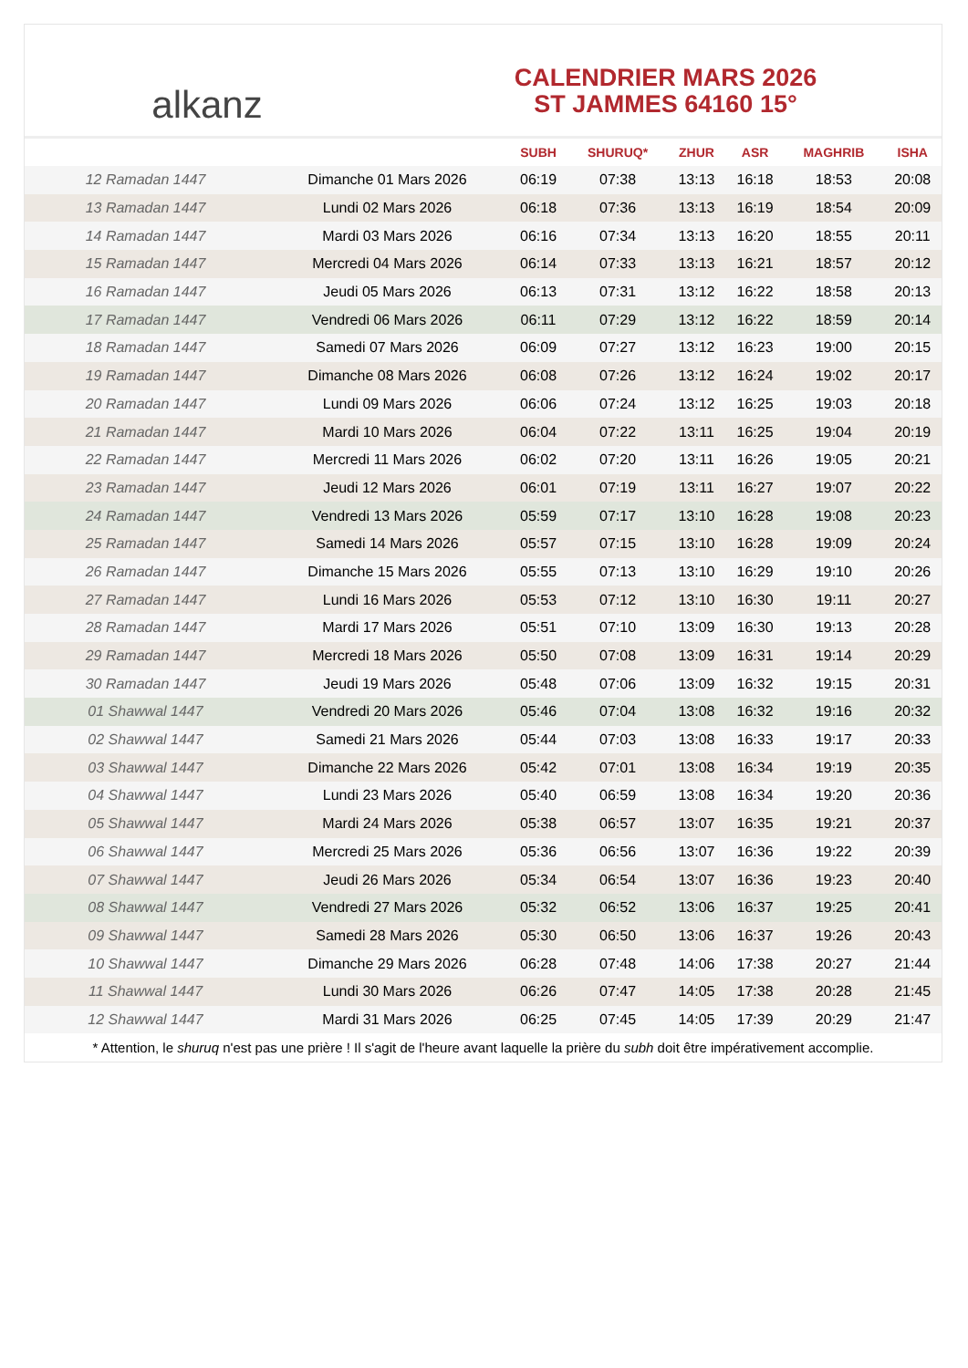alkanz
CALENDRIER MARS 2026
ST JAMMES 64160 15°
| | | SUBH | SHURUQ* | ZHUR | ASR | MAGHRIB | ISHA |
| --- | --- | --- | --- | --- | --- | --- | --- |
| 12 Ramadan 1447 | Dimanche 01 Mars 2026 | 06:19 | 07:38 | 13:13 | 16:18 | 18:53 | 20:08 |
| 13 Ramadan 1447 | Lundi 02 Mars 2026 | 06:18 | 07:36 | 13:13 | 16:19 | 18:54 | 20:09 |
| 14 Ramadan 1447 | Mardi 03 Mars 2026 | 06:16 | 07:34 | 13:13 | 16:20 | 18:55 | 20:11 |
| 15 Ramadan 1447 | Mercredi 04 Mars 2026 | 06:14 | 07:33 | 13:13 | 16:21 | 18:57 | 20:12 |
| 16 Ramadan 1447 | Jeudi 05 Mars 2026 | 06:13 | 07:31 | 13:12 | 16:22 | 18:58 | 20:13 |
| 17 Ramadan 1447 | Vendredi 06 Mars 2026 | 06:11 | 07:29 | 13:12 | 16:22 | 18:59 | 20:14 |
| 18 Ramadan 1447 | Samedi 07 Mars 2026 | 06:09 | 07:27 | 13:12 | 16:23 | 19:00 | 20:15 |
| 19 Ramadan 1447 | Dimanche 08 Mars 2026 | 06:08 | 07:26 | 13:12 | 16:24 | 19:02 | 20:17 |
| 20 Ramadan 1447 | Lundi 09 Mars 2026 | 06:06 | 07:24 | 13:12 | 16:25 | 19:03 | 20:18 |
| 21 Ramadan 1447 | Mardi 10 Mars 2026 | 06:04 | 07:22 | 13:11 | 16:25 | 19:04 | 20:19 |
| 22 Ramadan 1447 | Mercredi 11 Mars 2026 | 06:02 | 07:20 | 13:11 | 16:26 | 19:05 | 20:21 |
| 23 Ramadan 1447 | Jeudi 12 Mars 2026 | 06:01 | 07:19 | 13:11 | 16:27 | 19:07 | 20:22 |
| 24 Ramadan 1447 | Vendredi 13 Mars 2026 | 05:59 | 07:17 | 13:10 | 16:28 | 19:08 | 20:23 |
| 25 Ramadan 1447 | Samedi 14 Mars 2026 | 05:57 | 07:15 | 13:10 | 16:28 | 19:09 | 20:24 |
| 26 Ramadan 1447 | Dimanche 15 Mars 2026 | 05:55 | 07:13 | 13:10 | 16:29 | 19:10 | 20:26 |
| 27 Ramadan 1447 | Lundi 16 Mars 2026 | 05:53 | 07:12 | 13:10 | 16:30 | 19:11 | 20:27 |
| 28 Ramadan 1447 | Mardi 17 Mars 2026 | 05:51 | 07:10 | 13:09 | 16:30 | 19:13 | 20:28 |
| 29 Ramadan 1447 | Mercredi 18 Mars 2026 | 05:50 | 07:08 | 13:09 | 16:31 | 19:14 | 20:29 |
| 30 Ramadan 1447 | Jeudi 19 Mars 2026 | 05:48 | 07:06 | 13:09 | 16:32 | 19:15 | 20:31 |
| 01 Shawwal 1447 | Vendredi 20 Mars 2026 | 05:46 | 07:04 | 13:08 | 16:32 | 19:16 | 20:32 |
| 02 Shawwal 1447 | Samedi 21 Mars 2026 | 05:44 | 07:03 | 13:08 | 16:33 | 19:17 | 20:33 |
| 03 Shawwal 1447 | Dimanche 22 Mars 2026 | 05:42 | 07:01 | 13:08 | 16:34 | 19:19 | 20:35 |
| 04 Shawwal 1447 | Lundi 23 Mars 2026 | 05:40 | 06:59 | 13:08 | 16:34 | 19:20 | 20:36 |
| 05 Shawwal 1447 | Mardi 24 Mars 2026 | 05:38 | 06:57 | 13:07 | 16:35 | 19:21 | 20:37 |
| 06 Shawwal 1447 | Mercredi 25 Mars 2026 | 05:36 | 06:56 | 13:07 | 16:36 | 19:22 | 20:39 |
| 07 Shawwal 1447 | Jeudi 26 Mars 2026 | 05:34 | 06:54 | 13:07 | 16:36 | 19:23 | 20:40 |
| 08 Shawwal 1447 | Vendredi 27 Mars 2026 | 05:32 | 06:52 | 13:06 | 16:37 | 19:25 | 20:41 |
| 09 Shawwal 1447 | Samedi 28 Mars 2026 | 05:30 | 06:50 | 13:06 | 16:37 | 19:26 | 20:43 |
| 10 Shawwal 1447 | Dimanche 29 Mars 2026 | 06:28 | 07:48 | 14:06 | 17:38 | 20:27 | 21:44 |
| 11 Shawwal 1447 | Lundi 30 Mars 2026 | 06:26 | 07:47 | 14:05 | 17:38 | 20:28 | 21:45 |
| 12 Shawwal 1447 | Mardi 31 Mars 2026 | 06:25 | 07:45 | 14:05 | 17:39 | 20:29 | 21:47 |
* Attention, le shuruq n'est pas une prière ! Il s'agit de l'heure avant laquelle la prière du subh doit être impérativement accomplie.